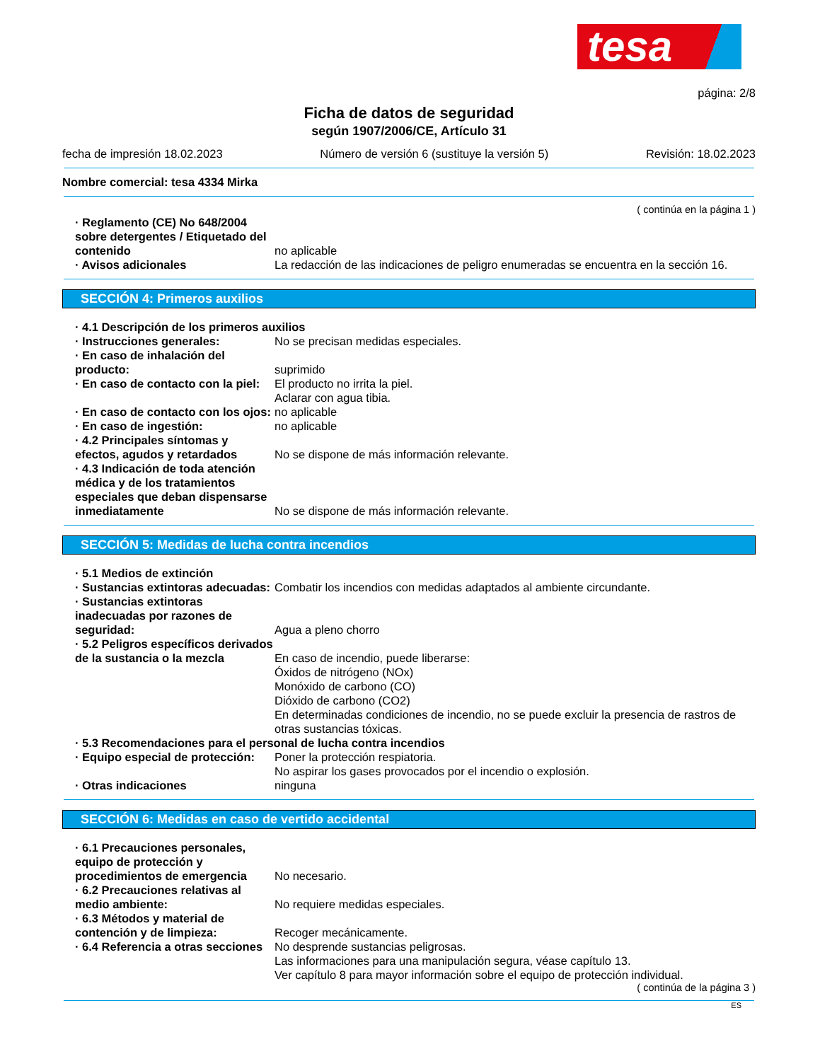tesa
página: 2/8
Ficha de datos de seguridad
según 1907/2006/CE, Artículo 31
fecha de impresión 18.02.2023 Número de versión 6 (sustituye la versión 5) Revisión: 18.02.2023
Nombre comercial: tesa 4334 Mirka
( continúa en la página 1 )
· Reglamento (CE) No 648/2004 sobre detergentes / Etiquetado del contenido
no aplicable
· Avisos adicionales La redacción de las indicaciones de peligro enumeradas se encuentra en la sección 16.
SECCIÓN 4: Primeros auxilios
· 4.1 Descripción de los primeros auxilios
· Instrucciones generales: No se precisan medidas especiales.
· En caso de inhalación del producto:
suprimido
· En caso de contacto con la piel:
El producto no irrita la piel.
Aclarar con agua tibia.
· En caso de contacto con los ojos:
no aplicable
· En caso de ingestión: no aplicable
· 4.2 Principales síntomas y efectos, agudos y retardados
No se dispone de más información relevante.
· 4.3 Indicación de toda atención médica y de los tratamientos especiales que deban dispensarse inmediatamente
No se dispone de más información relevante.
SECCIÓN 5: Medidas de lucha contra incendios
· 5.1 Medios de extinción
· Sustancias extintoras adecuadas:
Combatir los incendios con medidas adaptados al ambiente circundante.
· Sustancias extintoras inadecuadas por razones de seguridad:
Agua a pleno chorro
· 5.2 Peligros específicos derivados de la sustancia o la mezcla
En caso de incendio, puede liberarse:
Óxidos de nitrógeno (NOx)
Monóxido de carbono (CO)
Dióxido de carbono (CO2)
En determinadas condiciones de incendio, no se puede excluir la presencia de rastros de otras sustancias tóxicas.
· 5.3 Recomendaciones para el personal de lucha contra incendios
· Equipo especial de protección:
Poner la protección respiatoria.
No aspirar los gases provocados por el incendio o explosión.
· Otras indicaciones ninguna
SECCIÓN 6: Medidas en caso de vertido accidental
· 6.1 Precauciones personales, equipo de protección y procedimientos de emergencia
No necesario.
· 6.2 Precauciones relativas al medio ambiente:
No requiere medidas especiales.
· 6.3 Métodos y material de contención y de limpieza:
Recoger mecánicamente.
· 6.4 Referencia a otras secciones
No desprende sustancias peligrosas.
Las informaciones para una manipulación segura, véase capítulo 13.
Ver capítulo 8 para mayor información sobre el equipo de protección individual.
( continúa de la página 3 )
ES